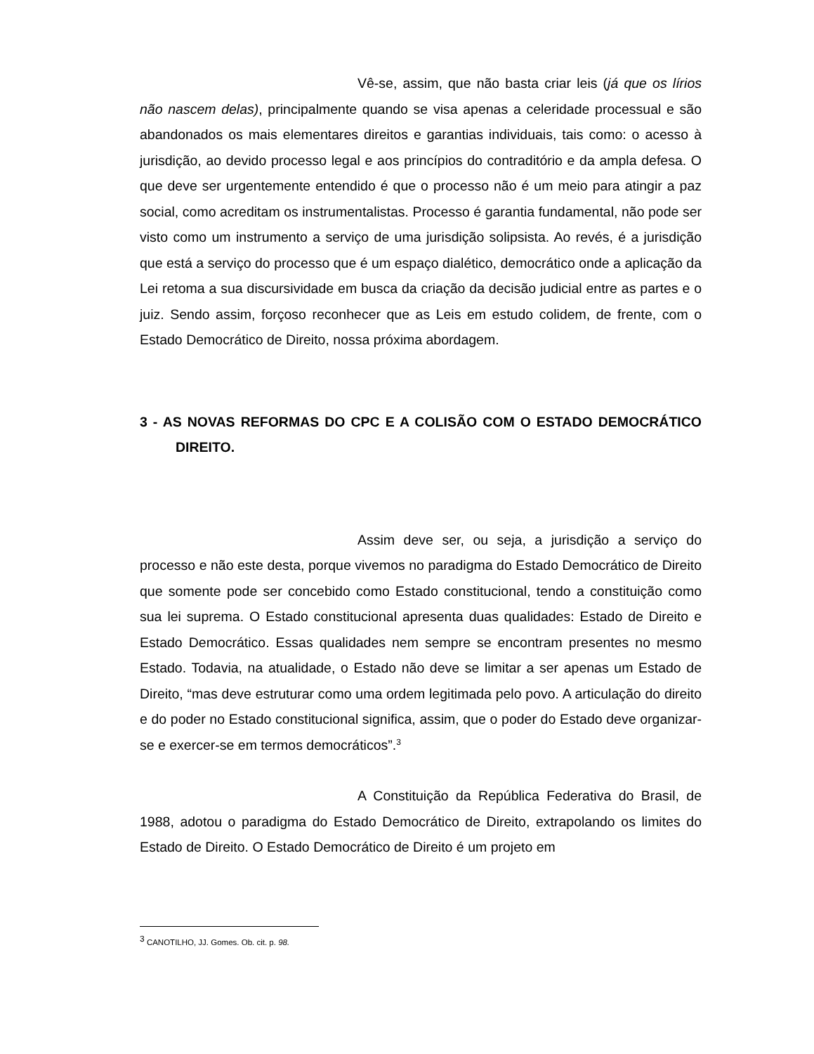Vê-se, assim, que não basta criar leis (já que os lírios não nascem delas), principalmente quando se visa apenas a celeridade processual e são abandonados os mais elementares direitos e garantias individuais, tais como: o acesso à jurisdição, ao devido processo legal e aos princípios do contraditório e da ampla defesa. O que deve ser urgentemente entendido é que o processo não é um meio para atingir a paz social, como acreditam os instrumentalistas. Processo é garantia fundamental, não pode ser visto como um instrumento a serviço de uma jurisdição solipsista. Ao revés, é a jurisdição que está a serviço do processo que é um espaço dialético, democrático onde a aplicação da Lei retoma a sua discursividade em busca da criação da decisão judicial entre as partes e o juiz. Sendo assim, forçoso reconhecer que as Leis em estudo colidem, de frente, com o Estado Democrático de Direito, nossa próxima abordagem.
3 - AS NOVAS REFORMAS DO CPC E A COLISÃO COM O ESTADO DEMOCRÁTICO DIREITO.
Assim deve ser, ou seja, a jurisdição a serviço do processo e não este desta, porque vivemos no paradigma do Estado Democrático de Direito que somente pode ser concebido como Estado constitucional, tendo a constituição como sua lei suprema. O Estado constitucional apresenta duas qualidades: Estado de Direito e Estado Democrático. Essas qualidades nem sempre se encontram presentes no mesmo Estado. Todavia, na atualidade, o Estado não deve se limitar a ser apenas um Estado de Direito, “mas deve estruturar como uma ordem legitimada pelo povo. A articulação do direito e do poder no Estado constitucional significa, assim, que o poder do Estado deve organizar-se e exercer-se em termos democráticos”.<sup>3</sup>
A Constituição da República Federativa do Brasil, de 1988, adotou o paradigma do Estado Democrático de Direito, extrapolando os limites do Estado de Direito. O Estado Democrático de Direito é um projeto em
<sup>3</sup> CANOTILHO, JJ. Gomes. Ob. cit. p. 98.